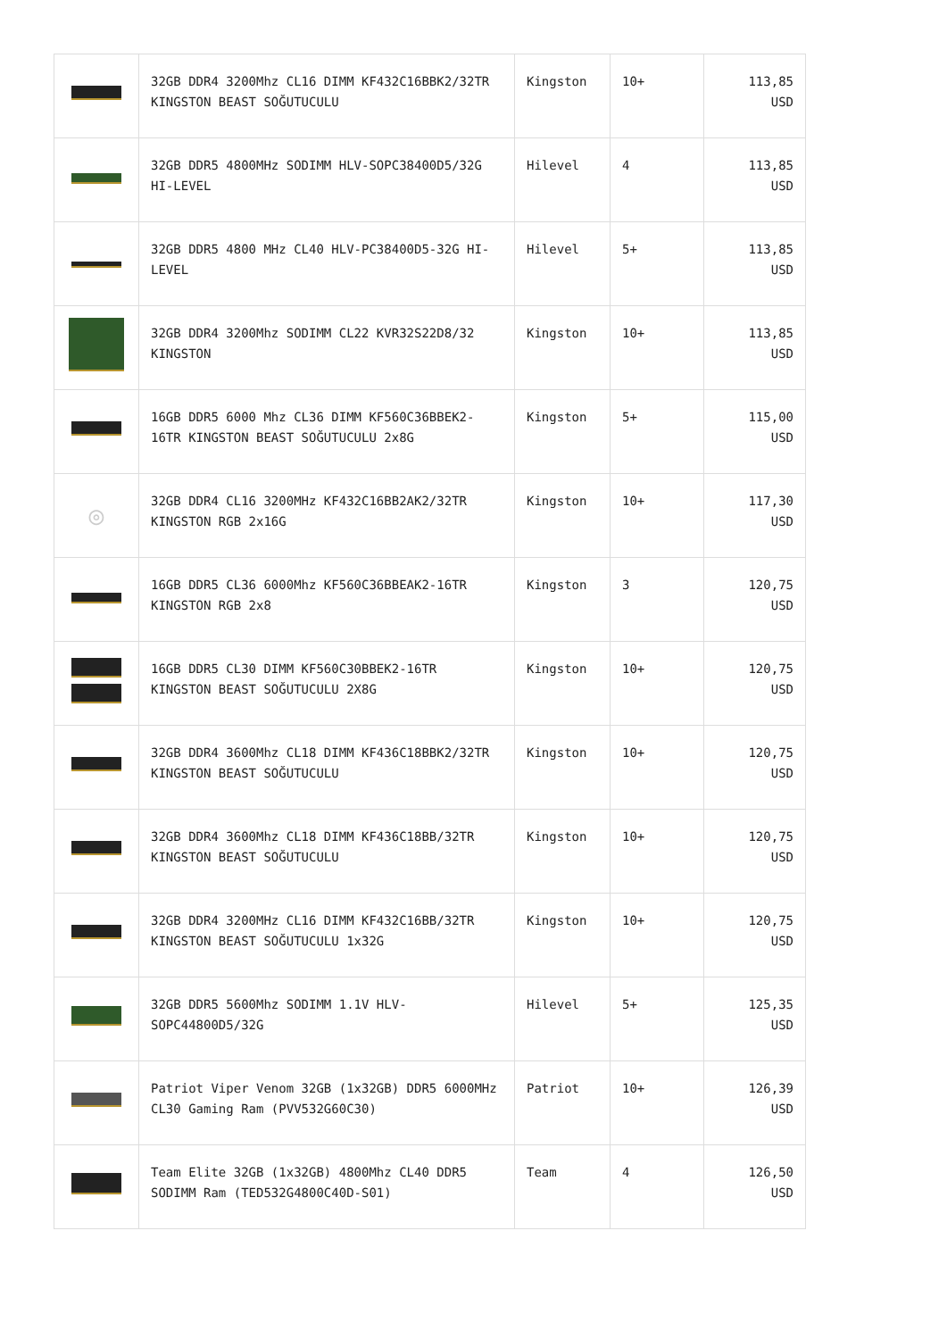| | 32GB DDR4 3200Mhz CL16 DIMM KF432C16BBK2/32TR KINGSTON BEAST SOĞUTUCULU | Kingston | 10+ | 113,85 USD |
| | 32GB DDR5 4800MHz SODIMM HLV-SOPC38400D5/32G HI-LEVEL | Hilevel | 4 | 113,85 USD |
| | 32GB DDR5 4800 MHz CL40 HLV-PC38400D5-32G HI-LEVEL | Hilevel | 5+ | 113,85 USD |
| | 32GB DDR4 3200Mhz SODIMM CL22 KVR32S22D8/32 KINGSTON | Kingston | 10+ | 113,85 USD |
| | 16GB DDR5 6000 Mhz CL36 DIMM KF560C36BBEK2-16TR KINGSTON BEAST SOĞUTUCULU 2x8G | Kingston | 5+ | 115,00 USD |
| ◎ | 32GB DDR4 CL16 3200MHz KF432C16BB2AK2/32TR KINGSTON RGB 2x16G | Kingston | 10+ | 117,30 USD |
| | 16GB DDR5 CL36 6000Mhz KF560C36BBEAK2-16TR KINGSTON RGB 2x8 | Kingston | 3 | 120,75 USD |
| | 16GB DDR5 CL30 DIMM KF560C30BBEK2-16TR KINGSTON BEAST SOĞUTUCULU 2X8G | Kingston | 10+ | 120,75 USD |
| | 32GB DDR4 3600Mhz CL18 DIMM KF436C18BBK2/32TR KINGSTON BEAST SOĞUTUCULU | Kingston | 10+ | 120,75 USD |
| | 32GB DDR4 3600Mhz CL18 DIMM KF436C18BB/32TR KINGSTON BEAST SOĞUTUCULU | Kingston | 10+ | 120,75 USD |
| | 32GB DDR4 3200MHz CL16 DIMM KF432C16BB/32TR KINGSTON BEAST SOĞUTUCULU 1x32G | Kingston | 10+ | 120,75 USD |
| | 32GB DDR5 5600Mhz SODIMM 1.1V HLV-SOPC44800D5/32G | Hilevel | 5+ | 125,35 USD |
| | Patriot Viper Venom 32GB (1x32GB) DDR5 6000MHz CL30 Gaming Ram (PVV532G60C30) | Patriot | 10+ | 126,39 USD |
| | Team Elite 32GB (1x32GB) 4800Mhz CL40 DDR5 SODIMM Ram (TED532G4800C40D-S01) | Team | 4 | 126,50 USD |